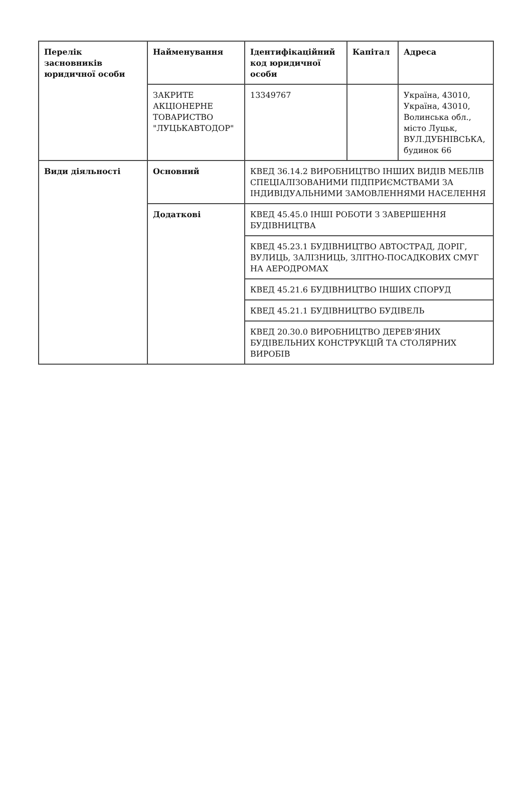| Перелік засновників юридичної особи | Найменування | Ідентифікаційний код юридичної особи | Капітал | Адреса |
| --- | --- | --- | --- | --- |
| | ЗАКРИТЕ АКЦІОНЕРНЕ ТОВАРИСТВО "ЛУЦЬКАВТОДОР" | 13349767 | | Україна, 43010, Україна, 43010, Волинська обл., місто Луцьк, ВУЛ.ДУБНІВСЬКА, будинок 66 |
| Види діяльності | Основний | КВЕД 36.14.2 ВИРОБНИЦТВО ІНШИХ ВИДІВ МЕБЛІВ СПЕЦІАЛІЗОВАНИМИ ПІДПРИЄМСТВАМИ ЗА ІНДИВІДУАЛЬНИМИ ЗАМОВЛЕННЯМИ НАСЕЛЕННЯ | | |
| | Додаткові | КВЕД 45.45.0 ІНШІ РОБОТИ З ЗАВЕРШЕННЯ БУДІВНИЦТВА | | |
| | | КВЕД 45.23.1 БУДІВНИЦТВО АВТОСТРАД, ДОРІГ, ВУЛИЦЬ, ЗАЛІЗНИЦЬ, ЗЛІТНО-ПОСАДКОВИХ СМУГ НА АЕРОДРОМАХ | | |
| | | КВЕД 45.21.6 БУДІВНИЦТВО ІНШИХ СПОРУД | | |
| | | КВЕД 45.21.1 БУДІВНИЦТВО БУДІВЕЛЬ | | |
| | | КВЕД 20.30.0 ВИРОБНИЦТВО ДЕРЕВ'ЯНИХ БУДІВЕЛЬНИХ КОНСТРУКЦІЙ ТА СТОЛЯРНИХ ВИРОБІВ | | |